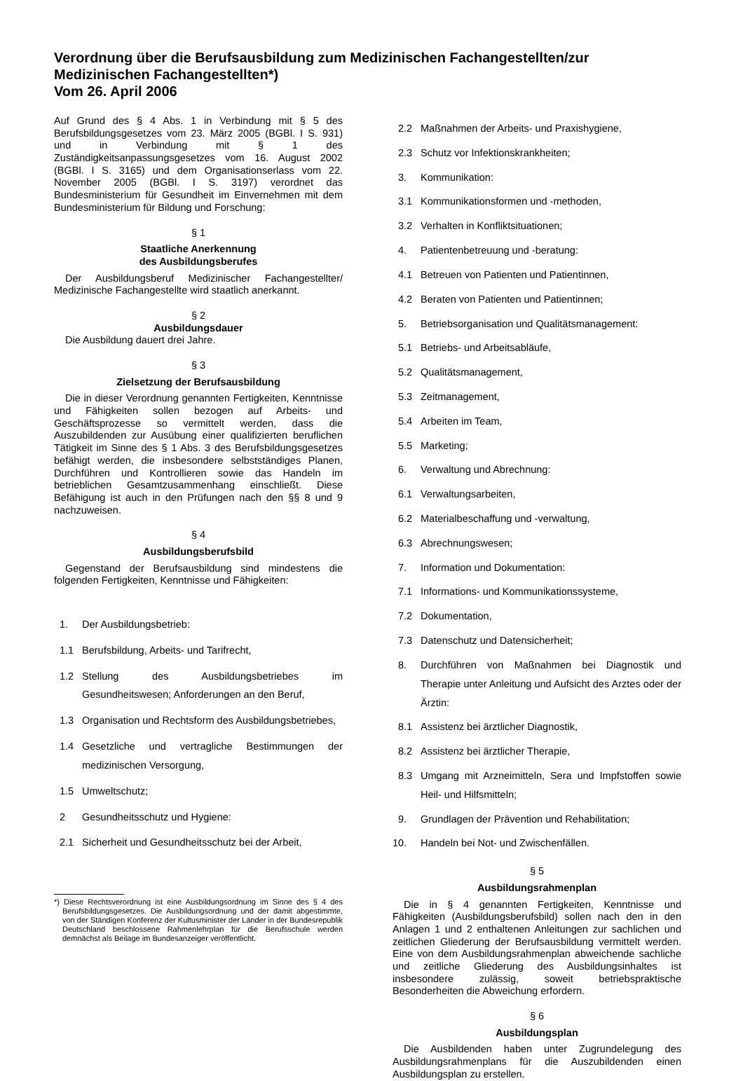Verordnung über die Berufsausbildung zum Medizinischen Fachangestellten/zur Medizinischen Fachangestellten*)
Vom 26. April 2006
Auf Grund des § 4 Abs. 1 in Verbindung mit § 5 des Berufsbildungsgesetzes vom 23. März 2005 (BGBl. I S. 931) und in Verbindung mit § 1 des Zuständigkeitsanpassungsgesetzes vom 16. August 2002 (BGBl. I S. 3165) und dem Organisationserlass vom 22. November 2005 (BGBl. I S. 3197) verordnet das Bundesministerium für Gesundheit im Einvernehmen mit dem Bundesministerium für Bildung und Forschung:
§ 1
Staatliche Anerkennung
des Ausbildungsberufes
Der Ausbildungsberuf Medizinischer Fachangestellter/ Medizinische Fachangestellte wird staatlich anerkannt.
§ 2
Ausbildungsdauer
Die Ausbildung dauert drei Jahre.
§ 3
Zielsetzung der Berufsausbildung
Die in dieser Verordnung genannten Fertigkeiten, Kenntnisse und Fähigkeiten sollen bezogen auf Arbeits- und Geschäftsprozesse so vermittelt werden, dass die Auszubildenden zur Ausübung einer qualifizierten beruflichen Tätigkeit im Sinne des § 1 Abs. 3 des Berufsbildungsgesetzes befähigt werden, die insbesondere selbstständiges Planen, Durchführen und Kontrollieren sowie das Handeln im betrieblichen Gesamtzusammenhang einschließt. Diese Befähigung ist auch in den Prüfungen nach den §§ 8 und 9 nachzuweisen.
§ 4
Ausbildungsberufsbild
Gegenstand der Berufsausbildung sind mindestens die folgenden Fertigkeiten, Kenntnisse und Fähigkeiten:
1. Der Ausbildungsbetrieb:
1.1 Berufsbildung, Arbeits- und Tarifrecht,
1.2 Stellung des Ausbildungsbetriebes im Gesundheitswesen; Anforderungen an den Beruf,
1.3 Organisation und Rechtsform des Ausbildungsbetriebes,
1.4 Gesetzliche und vertragliche Bestimmungen der medizinischen Versorgung,
1.5 Umweltschutz;
2 Gesundheitsschutz und Hygiene:
2.1 Sicherheit und Gesundheitsschutz bei der Arbeit,
*) Diese Rechtsverordnung ist eine Ausbildungsordnung im Sinne des § 4 des Berufsbildungsgesetzes. Die Ausbildungsordnung und der damit abgestimmte, von der Ständigen Konferenz der Kultusminister der Länder in der Bundesrepublik Deutschland beschlossene Rahmenlehrplan für die Berufsschule werden demnächst als Beilage im Bundesanzeiger veröffentlicht.
2.2 Maßnahmen der Arbeits- und Praxishygiene,
2.3 Schutz vor Infektionskrankheiten;
3. Kommunikation:
3.1 Kommunikationsformen und -methoden,
3.2 Verhalten in Konfliktsituationen;
4. Patientenbetreuung und -beratung:
4.1 Betreuen von Patienten und Patientinnen,
4.2 Beraten von Patienten und Patientinnen;
5. Betriebsorganisation und Qualitätsmanagement:
5.1 Betriebs- und Arbeitsabläufe,
5.2 Qualitätsmanagement,
5.3 Zeitmanagement,
5.4 Arbeiten im Team,
5.5 Marketing;
6. Verwaltung und Abrechnung:
6.1 Verwaltungsarbeiten,
6.2 Materialbeschaffung und -verwaltung,
6.3 Abrechnungswesen;
7. Information und Dokumentation:
7.1 Informations- und Kommunikationssysteme,
7.2 Dokumentation,
7.3 Datenschutz und Datensicherheit;
8. Durchführen von Maßnahmen bei Diagnostik und Therapie unter Anleitung und Aufsicht des Arztes oder der Ärztin:
8.1 Assistenz bei ärztlicher Diagnostik,
8.2 Assistenz bei ärztlicher Therapie,
8.3 Umgang mit Arzneimitteln, Sera und Impfstoffen sowie Heil- und Hilfsmitteln;
9. Grundlagen der Prävention und Rehabilitation;
10. Handeln bei Not- und Zwischenfällen.
§ 5
Ausbildungsrahmenplan
Die in § 4 genannten Fertigkeiten, Kenntnisse und Fähigkeiten (Ausbildungsberufsbild) sollen nach den in den Anlagen 1 und 2 enthaltenen Anleitungen zur sachlichen und zeitlichen Gliederung der Berufsausbildung vermittelt werden. Eine von dem Ausbildungsrahmenplan abweichende sachliche und zeitliche Gliederung des Ausbildungsinhaltes ist insbesondere zulässig, soweit betriebspraktische Besonderheiten die Abweichung erfordern.
§ 6
Ausbildungsplan
Die Ausbildenden haben unter Zugrundelegung des Ausbildungsrahmenplans für die Auszubildenden einen Ausbildungsplan zu erstellen.